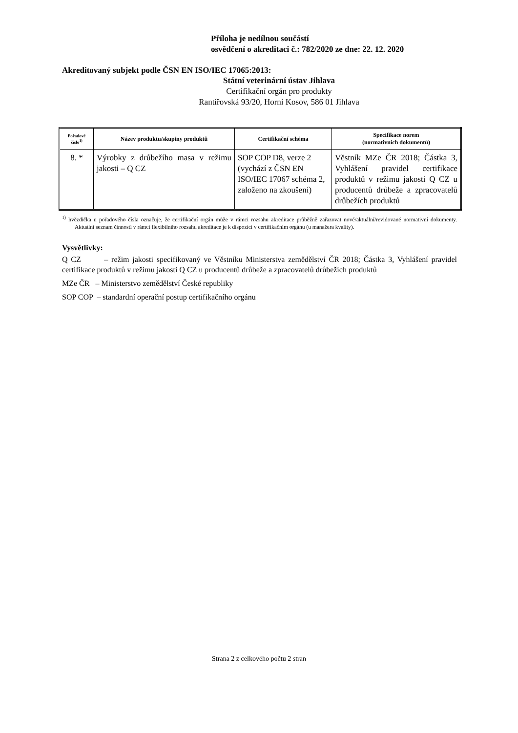Příloha je nedílnou součástí
osvědčení o akreditaci č.: 782/2020 ze dne: 22. 12. 2020
Akreditovaný subjekt podle ČSN EN ISO/IEC 17065:2013:
Státní veterinární ústav Jihlava
Certifikační orgán pro produkty
Rantířovská 93/20, Horní Kosov, 586 01 Jihlava
| Pořadové číslo<sup>1)</sup> | Název produktu/skupiny produktů | Certifikační schéma | Specifikace norem (normativních dokumentů) |
| --- | --- | --- | --- |
| 8. * | Výrobky z drůbežího masa v režimu jakosti – Q CZ | SOP COP D8, verze 2 (vychází z ČSN EN ISO/IEC 17067 schéma 2, založeno na zkoušení) | Věstník MZe ČR 2018; Částka 3, Vyhlášení pravidel certifikace produktů v režimu jakosti Q CZ u producentů drůbeže a zpracovatelů drůbežích produktů |
<sup>1)</sup> hvězdička u pořadového čísla označuje, že certifikační orgán může v rámci rozsahu akreditace průběžně zařazovat nové/aktuální/revidované normativní dokumenty. Aktuální seznam činností v rámci flexibilního rozsahu akreditace je k dispozici v certifikačním orgánu (u manažera kvality).
Vysvětlivky:
Q CZ – režim jakosti specifikovaný ve Věstníku Ministerstva zemědělství ČR 2018; Částka 3, Vyhlášení pravidel certifikace produktů v režimu jakosti Q CZ u producentů drůbeže a zpracovatelů drůbežích produktů
MZe ČR – Ministerstvo zemědělství České republiky
SOP COP – standardní operační postup certifikačního orgánu
Strana 2 z celkového počtu 2 stran